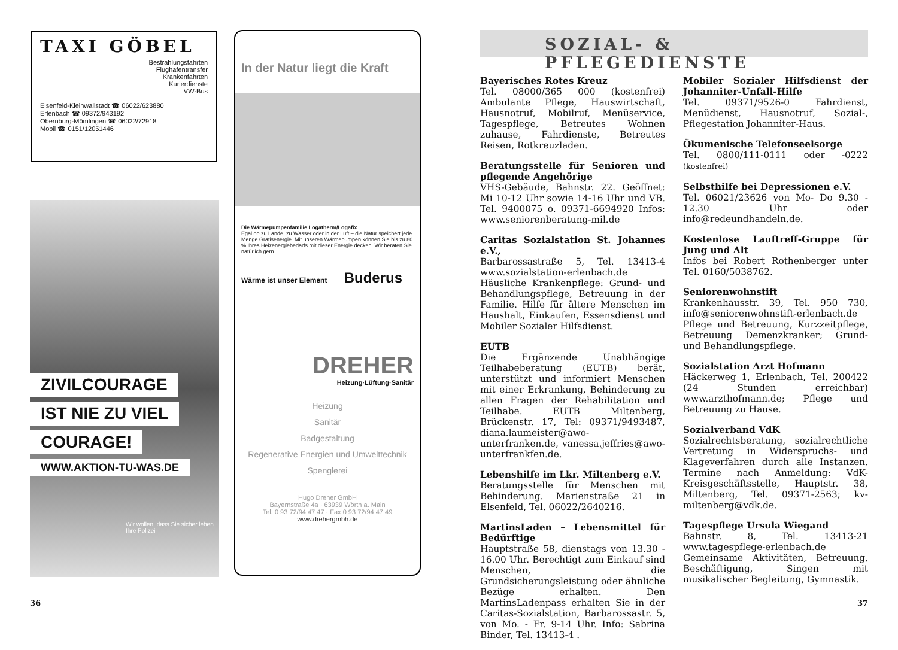TAXI GÖBEL
Bestrahlungsfahrten
Flughafentransfer
Krankenfahrten
Kurierdienste
VW-Bus
Elsenfeld-Kleinwallstadt ☎ 06022/623880
Erlenbach ☎ 09372/943192
Obernburg-Mömlingen ☎ 06022/72918
Mobil ☎ 0151/12051446
ZIVILCOURAGE
IST NIE ZU VIEL
COURAGE!
WWW.AKTION-TU-WAS.DE
Wir wollen, dass Sie sicher leben.
Ihre Polizei
In der Natur liegt die Kraft
Die Wärmepumpenfamilie Logatherm/Logafix
Egal ob zu Lande, zu Wasser oder in der Luft – die Natur speichert jede Menge Gratisenergie. Mit unseren Wärmepumpen können Sie bis zu 80 % Ihres Heizenergiebedarfs mit dieser Energie decken. Wir beraten Sie natürlich gern.
Wärme ist unser Element Buderus
DREHER
Heizung·Lüftung·Sanitär
Heizung
Sanitär
Badgestaltung
Regenerative Energien und Umwelttechnik
Spenglerei
Hugo Dreher GmbH
Bayernstraße 4a · 63939 Wörth a. Main
Tel. 0 93 72/94 47 47 · Fax 0 93 72/94 47 49
www.drehergmbh.de
SOZIAL- & PFLEGEDIENSTE
Bayerisches Rotes Kreuz
Tel. 08000/365 000 (kostenfrei) Ambulante Pflege, Hauswirtschaft, Hausnotruf, Mobilruf, Menüservice, Tagespflege, Betreutes Wohnen zuhause, Fahrdienste, Betreutes Reisen, Rotkreuzladen.
Beratungsstelle für Senioren und pflegende Angehörige
VHS-Gebäude, Bahnstr. 22. Geöffnet: Mi 10-12 Uhr sowie 14-16 Uhr und VB. Tel. 9400075 o. 09371-6694920 Infos: www.seniorenberatung-mil.de
Caritas Sozialstation St. Johannes e.V.,
Barbarossastraße 5, Tel. 13413-4 www.sozialstation-erlenbach.de Häusliche Krankenpflege: Grund- und Behandlungspflege, Betreuung in der Familie. Hilfe für ältere Menschen im Haushalt, Einkaufen, Essensdienst und Mobiler Sozialer Hilfsdienst.
EUTB
Die Ergänzende Unabhängige Teilhabeberatung (EUTB) berät, unterstützt und informiert Menschen mit einer Erkrankung, Behinderung zu allen Fragen der Rehabilitation und Teilhabe. EUTB Miltenberg, Brückenstr. 17, Tel: 09371/9493487, diana.laumeister@awo-unterfranken.de, vanessa.jeffries@awo-unterfrankfen.de.
Lebenshilfe im Lkr. Miltenberg e.V.
Beratungsstelle für Menschen mit Behinderung. Marienstraße 21 in Elsenfeld, Tel. 06022/2640216.
MartinsLaden – Lebensmittel für Bedürftige
Hauptstraße 58, dienstags von 13.30 - 16.00 Uhr. Berechtigt zum Einkauf sind Menschen, die Grundsicherungsleistung oder ähnliche Bezüge erhalten. Den MartinsLadenpass erhalten Sie in der Caritas-Sozialstation, Barbarossastr. 5, von Mo. - Fr. 9-14 Uhr. Info: Sabrina Binder, Tel. 13413-4 .
Mobiler Sozialer Hilfsdienst der Johanniter-Unfall-Hilfe
Tel. 09371/9526-0 Fahrdienst, Menüdienst, Hausnotruf, Sozial-, Pflegestation Johanniter-Haus.
Ökumenische Telefonseelsorge
Tel. 0800/111-0111 oder -0222 (kostenfrei)
Selbsthilfe bei Depressionen e.V.
Tel. 06021/23626 von Mo- Do 9.30 - 12.30 Uhr oder info@redeundhandeln.de.
Kostenlose Lauftreff-Gruppe für Jung und Alt
Infos bei Robert Rothenberger unter Tel. 0160/5038762.
Seniorenwohnstift
Krankenhausstr. 39, Tel. 950 730, info@seniorenwohnstift-erlenbach.de Pflege und Betreuung, Kurzzeitpflege, Betreuung Demenzkranker; Grund- und Behandlungspflege.
Sozialstation Arzt Hofmann
Häckerweg 1, Erlenbach, Tel. 200422 (24 Stunden erreichbar) www.arzthofmann.de; Pflege und Betreuung zu Hause.
Sozialverband VdK
Sozialrechtsberatung, sozialrechtliche Vertretung in Widerspruchs- und Klageverfahren durch alle Instanzen. Termine nach Anmeldung: VdK-Kreisgeschäftsstelle, Hauptstr. 38, Miltenberg, Tel. 09371-2563; kv-miltenberg@vdk.de.
Tagespflege Ursula Wiegand
Bahnstr. 8, Tel. 13413-21 www.tagespflege-erlenbach.de Gemeinsame Aktivitäten, Betreuung, Beschäftigung, Singen mit musikalischer Begleitung, Gymnastik.
36 37